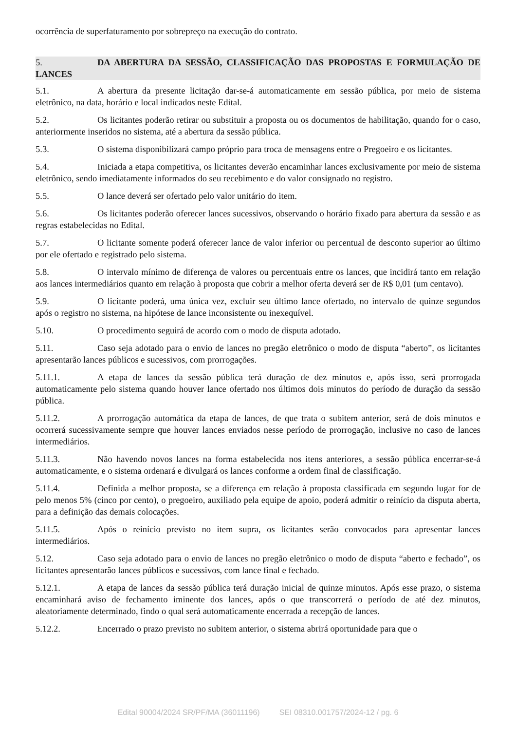ocorrência de superfaturamento por sobrepreço na execução do contrato.
5. DA ABERTURA DA SESSÃO, CLASSIFICAÇÃO DAS PROPOSTAS E FORMULAÇÃO DE LANCES
5.1. A abertura da presente licitação dar-se-á automaticamente em sessão pública, por meio de sistema eletrônico, na data, horário e local indicados neste Edital.
5.2. Os licitantes poderão retirar ou substituir a proposta ou os documentos de habilitação, quando for o caso, anteriormente inseridos no sistema, até a abertura da sessão pública.
5.3. O sistema disponibilizará campo próprio para troca de mensagens entre o Pregoeiro e os licitantes.
5.4. Iniciada a etapa competitiva, os licitantes deverão encaminhar lances exclusivamente por meio de sistema eletrônico, sendo imediatamente informados do seu recebimento e do valor consignado no registro.
5.5. O lance deverá ser ofertado pelo valor unitário do item.
5.6. Os licitantes poderão oferecer lances sucessivos, observando o horário fixado para abertura da sessão e as regras estabelecidas no Edital.
5.7. O licitante somente poderá oferecer lance de valor inferior ou percentual de desconto superior ao último por ele ofertado e registrado pelo sistema.
5.8. O intervalo mínimo de diferença de valores ou percentuais entre os lances, que incidirá tanto em relação aos lances intermediários quanto em relação à proposta que cobrir a melhor oferta deverá ser de R$ 0,01 (um centavo).
5.9. O licitante poderá, uma única vez, excluir seu último lance ofertado, no intervalo de quinze segundos após o registro no sistema, na hipótese de lance inconsistente ou inexequível.
5.10. O procedimento seguirá de acordo com o modo de disputa adotado.
5.11. Caso seja adotado para o envio de lances no pregão eletrônico o modo de disputa “aberto”, os licitantes apresentarão lances públicos e sucessivos, com prorrogações.
5.11.1. A etapa de lances da sessão pública terá duração de dez minutos e, após isso, será prorrogada automaticamente pelo sistema quando houver lance ofertado nos últimos dois minutos do período de duração da sessão pública.
5.11.2. A prorrogação automática da etapa de lances, de que trata o subitem anterior, será de dois minutos e ocorrerá sucessivamente sempre que houver lances enviados nesse período de prorrogação, inclusive no caso de lances intermediários.
5.11.3. Não havendo novos lances na forma estabelecida nos itens anteriores, a sessão pública encerrar-se-á automaticamente, e o sistema ordenará e divulgará os lances conforme a ordem final de classificação.
5.11.4. Definida a melhor proposta, se a diferença em relação à proposta classificada em segundo lugar for de pelo menos 5% (cinco por cento), o pregoeiro, auxiliado pela equipe de apoio, poderá admitir o reinício da disputa aberta, para a definição das demais colocações.
5.11.5. Após o reinício previsto no item supra, os licitantes serão convocados para apresentar lances intermediários.
5.12. Caso seja adotado para o envio de lances no pregão eletrônico o modo de disputa “aberto e fechado”, os licitantes apresentarão lances públicos e sucessivos, com lance final e fechado.
5.12.1. A etapa de lances da sessão pública terá duração inicial de quinze minutos. Após esse prazo, o sistema encaminhará aviso de fechamento iminente dos lances, após o que transcorrerá o período de até dez minutos, aleatoriamente determinado, findo o qual será automaticamente encerrada a recepção de lances.
5.12.2. Encerrado o prazo previsto no subitem anterior, o sistema abrirá oportunidade para que o
Edital 90004/2024 SR/PF/MA (36011196) SEI 08310.001757/2024-12 / pg. 6